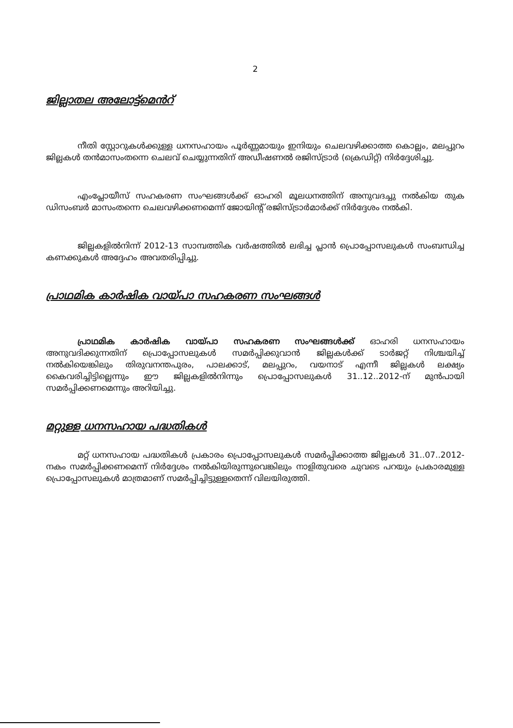2
ജില്ലാതല അലോട്ട്മെൻറ്
നീതി സ്റ്റോറുകൾക്കുള്ള ധനസഹായം പൂർണ്ണമായും ഇനിയും ചെലവഴിക്കാത്ത കൊല്ലം, മലപ്പുറം ജില്ലകൾ തൻമാസംതന്നെ ചെലവ് ചെയ്യുന്നതിന് അഡീഷണൽ രജിസ്ട്രാർ (ക്രെഡിറ്റ്) നിർദ്ദേശിച്ചു.
എംപ്ലോയീസ് സഹകരണ സംഘങ്ങൾക്ക് ഓഹരി മൂലധനത്തിന് അനുവദച്ചു നൽകിയ തുക ഡിസംബർ മാസംതന്നെ ചെലവഴിക്കണമെന്ന് ജോയിന്റ് രജിസ്ട്രാർമാർക്ക് നിർദ്ദേശം നൽകി.
ജില്ലകളിൽനിന്ന് 2012-13 സാമ്പത്തിക വർഷത്തിൽ ലഭിച്ച പ്ലാൻ പ്രൊപ്പോസലുകൾ സംബന്ധിച്ച കണക്കുകൾ അദ്ദേഹം അവതരിപ്പിച്ചു.
പ്രാഥമിക കാർഷിക വായ്പാ സഹകരണ സംഘങ്ങൾ
പ്രാഥമിക കാർഷിക വായ്പാ സഹകരണ സംഘങ്ങൾക്ക് ഓഹരി ധനസഹായം അനുവദിക്കുന്നതിന് പ്രൊപ്പോസലുകൾ സമർപ്പിക്കുവാൻ ജില്ലകൾക്ക് ടാർജറ്റ് നിശ്ചയിച്ച് നൽകിയെങ്കിലും തിരുവനന്തപുരം, പാലക്കാട്, മലപ്പുറം, വയനാട് എന്നീ ജില്ലകൾ ലക്ഷ്യം കൈവരിച്ചിട്ടില്ലെന്നും ഈ ജില്ലകളിൽനിന്നും പ്രൊപ്പോസലുകൾ 31..12..2012-ന് മുൻപായി സമർപ്പിക്കണമെന്നും അറിയിച്ചു.
മറ്റുള്ള ധനസഹായ പദ്ധതികൾ
മറ്റ് ധനസഹായ പദ്ധതികൾ പ്രകാരം പ്രൊപ്പോസലുകൾ സമർപ്പിക്കാത്ത ജില്ലകൾ 31..07..2012-നകം സമർപ്പിക്കണമെന്ന് നിർദ്ദേശം നൽകിയിരുന്നുവെങ്കിലും നാളിതുവരെ ചുവടെ പറയും പ്രകാരമുള്ള പ്രൊപ്പോസലുകൾ മാത്രമാണ് സമർപ്പിച്ചിട്ടുള്ളതെന്ന് വിലയിരുത്തി.